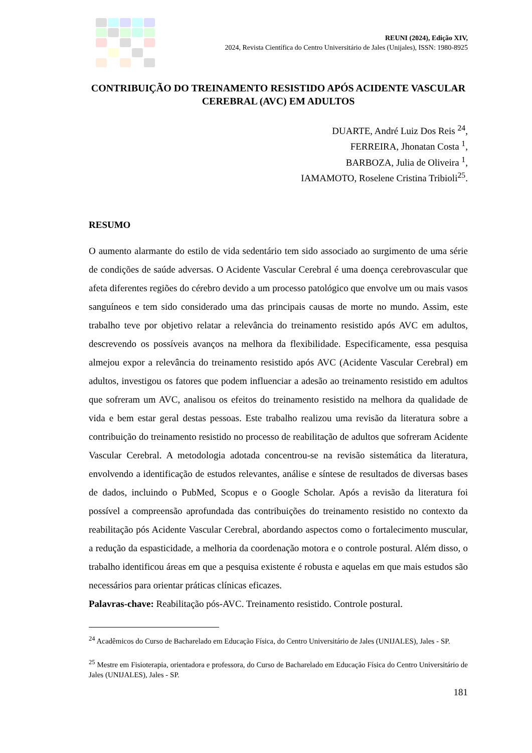REUNI (2024), Edição XIV,
2024, Revista Científica do Centro Universitário de Jales (Unijales), ISSN: 1980-8925
CONTRIBUIÇÃO DO TREINAMENTO RESISTIDO APÓS ACIDENTE VASCULAR CEREBRAL (AVC) EM ADULTOS
DUARTE, André Luiz Dos Reis <sup>24</sup>,
FERREIRA, Jhonatan Costa <sup>1</sup>,
BARBOZA, Julia de Oliveira <sup>1</sup>,
IAMAMOTO, Roselene Cristina Tribioli<sup>25</sup>.
RESUMO
O aumento alarmante do estilo de vida sedentário tem sido associado ao surgimento de uma série de condições de saúde adversas. O Acidente Vascular Cerebral é uma doença cerebrovascular que afeta diferentes regiões do cérebro devido a um processo patológico que envolve um ou mais vasos sanguíneos e tem sido considerado uma das principais causas de morte no mundo. Assim, este trabalho teve por objetivo relatar a relevância do treinamento resistido após AVC em adultos, descrevendo os possíveis avanços na melhora da flexibilidade. Especificamente, essa pesquisa almejou expor a relevância do treinamento resistido após AVC (Acidente Vascular Cerebral) em adultos, investigou os fatores que podem influenciar a adesão ao treinamento resistido em adultos que sofreram um AVC, analisou os efeitos do treinamento resistido na melhora da qualidade de vida e bem estar geral destas pessoas. Este trabalho realizou uma revisão da literatura sobre a contribuição do treinamento resistido no processo de reabilitação de adultos que sofreram Acidente Vascular Cerebral. A metodologia adotada concentrou-se na revisão sistemática da literatura, envolvendo a identificação de estudos relevantes, análise e síntese de resultados de diversas bases de dados, incluindo o PubMed, Scopus e o Google Scholar. Após a revisão da literatura foi possível a compreensão aprofundada das contribuições do treinamento resistido no contexto da reabilitação pós Acidente Vascular Cerebral, abordando aspectos como o fortalecimento muscular, a redução da espasticidade, a melhoria da coordenação motora e o controle postural. Além disso, o trabalho identificou áreas em que a pesquisa existente é robusta e aquelas em que mais estudos são necessários para orientar práticas clínicas eficazes.
Palavras-chave: Reabilitação pós-AVC. Treinamento resistido. Controle postural.
<sup>24</sup> Acadêmicos do Curso de Bacharelado em Educação Física, do Centro Universitário de Jales (UNIJALES), Jales - SP.
<sup>25</sup> Mestre em Fisioterapia, orientadora e professora, do Curso de Bacharelado em Educação Física do Centro Universitário de Jales (UNIJALES), Jales - SP.
181